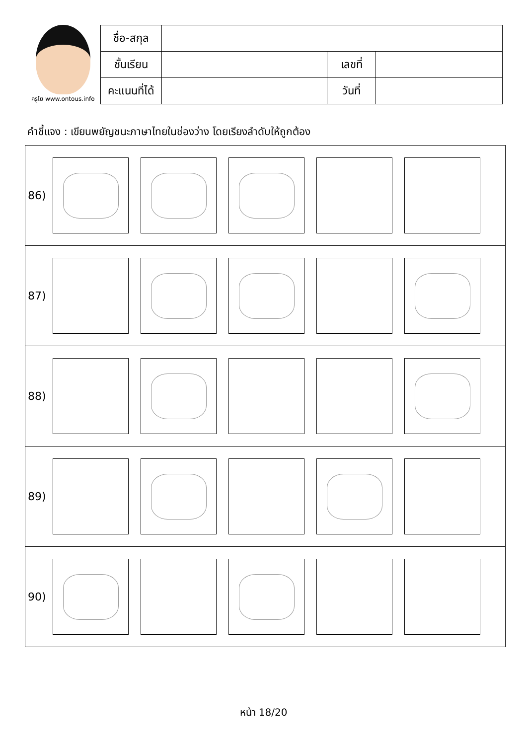ครูโย www.ontous.info
| ชื่อ-สกุล | | | |
| ชั้นเรียน | | เลขที่ | |
| คะแนนที่ได้ | | วันที่ | |
คำชี้แจง : เขียนพยัญชนะภาษาไทยในช่องว่าง โดยเรียงลำดับให้ถูกต้อง
86)
87)
88)
89)
90)
หน้า 18/20